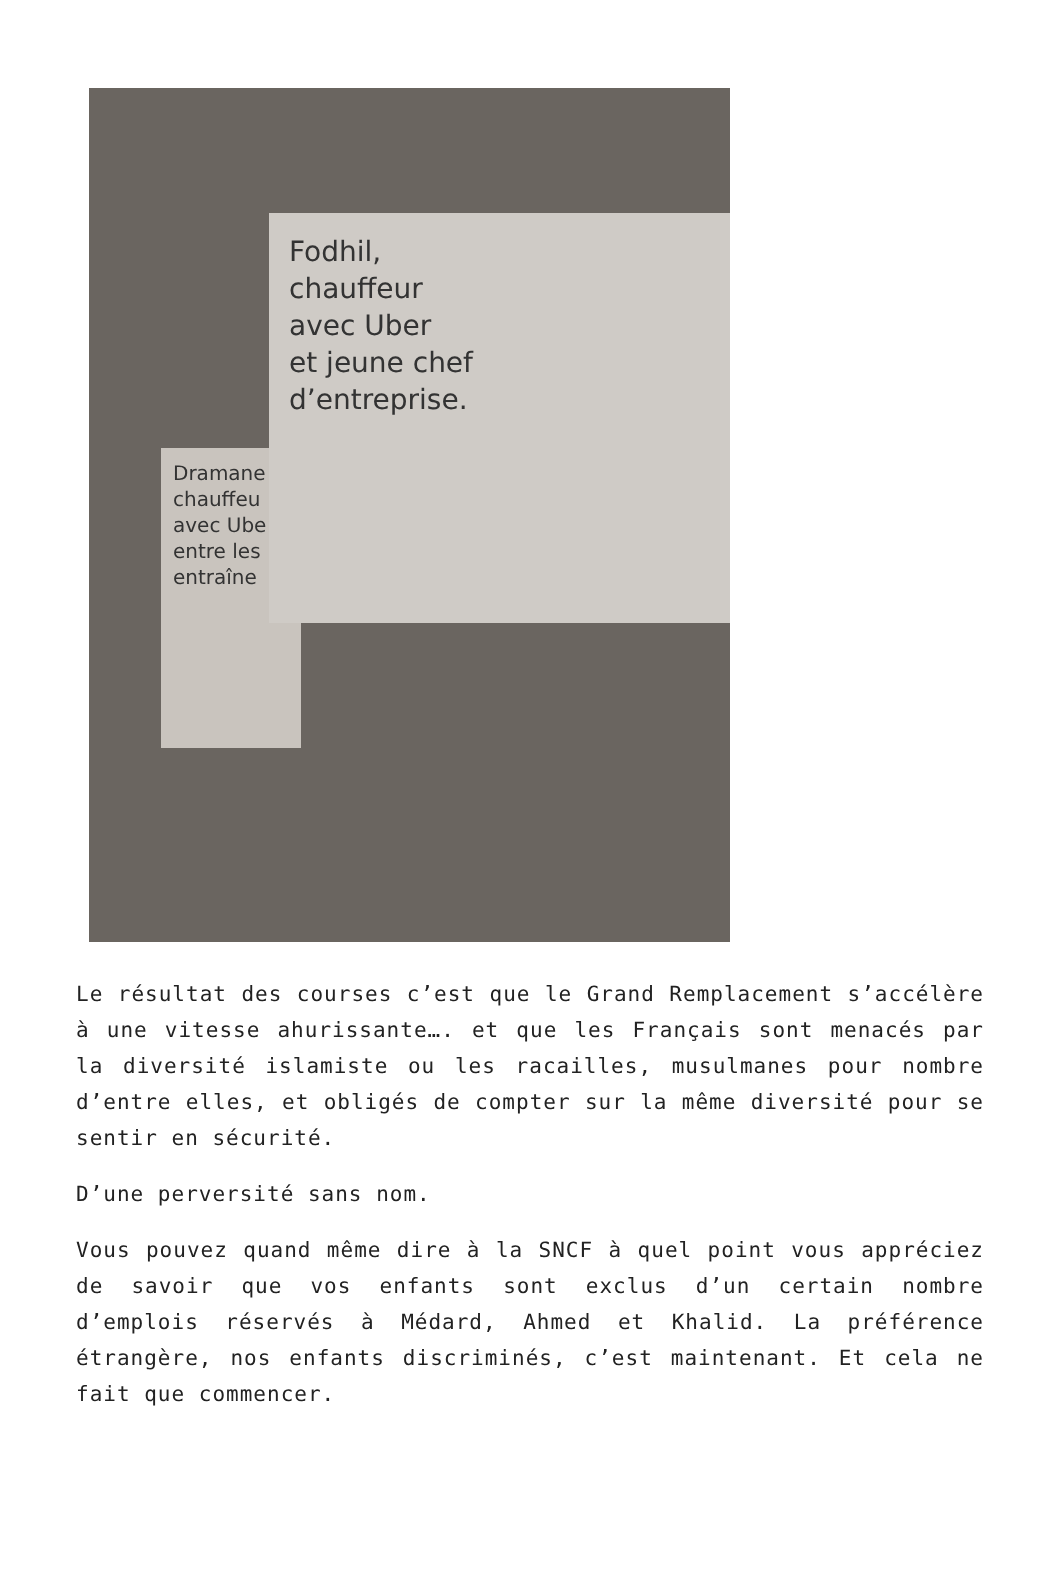Dramane
chauffeu
avec Ube
entre les
entraîne
Fodhil,
chauffeur
avec Uber
et jeune chef
d’entreprise.
Le résultat des courses c’est que le Grand Remplacement s’accélère à une vitesse ahurissante…. et que les Français sont menacés par la diversité islamiste ou les racailles, musulmanes pour nombre d’entre elles, et obligés de compter sur la même diversité pour se sentir en sécurité.
D’une perversité sans nom.
Vous pouvez quand même dire à la SNCF à quel point vous appréciez de savoir que vos enfants sont exclus d’un certain nombre d’emplois réservés à Médard, Ahmed et Khalid. La préférence étrangère, nos enfants discriminés, c’est maintenant. Et cela ne fait que commencer.